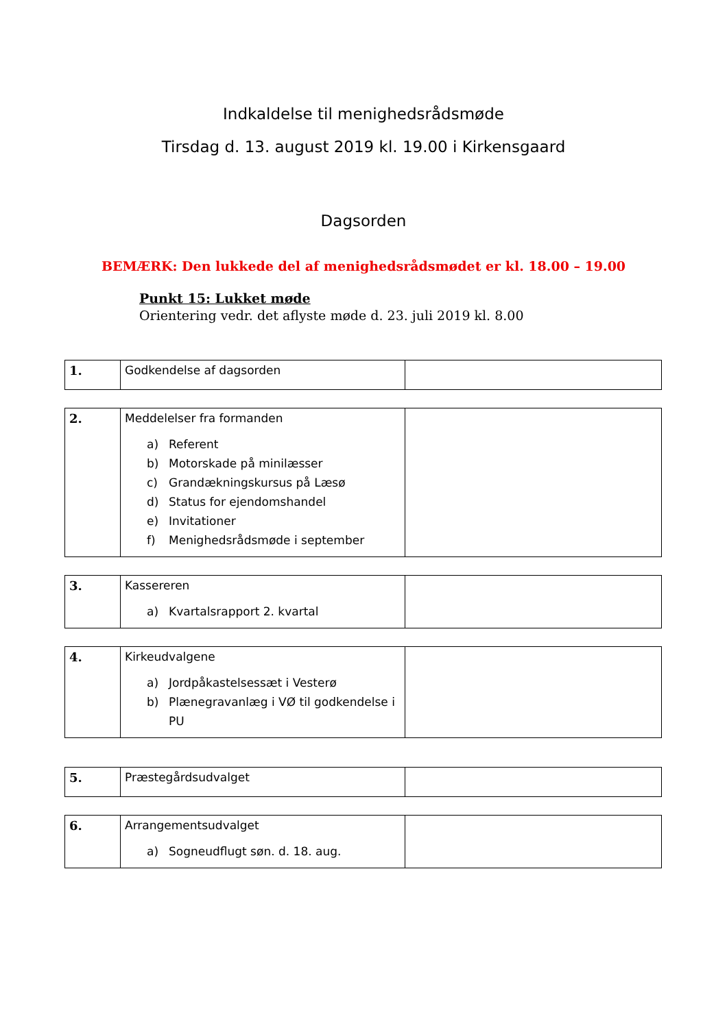Indkaldelse til menighedsrådsmøde
Tirsdag d. 13. august 2019 kl. 19.00 i Kirkensgaard
Dagsorden
BEMÆRK: Den lukkede del af menighedsrådsmødet er kl. 18.00 – 19.00
Punkt 15: Lukket møde
Orientering vedr. det aflyste møde d. 23. juli 2019 kl. 8.00
| 1. | Godkendelse af dagsorden | |
| 2. | Meddelelser fra formanden a) Referent b) Motorskade på minilæsser c) Grandækningskursus på Læsø d) Status for ejendomshandel e) Invitationer f) Menighedsrådsmøde i september | |
| 3. | Kassereren a) Kvartalsrapport 2. kvartal | |
| 4. | Kirkeudvalgene a) Jordpåkastelsessæt i Vesterø b) Plænegravanlæg i VØ til godkendelse i PU | |
| 5. | Præstegårdsudvalget | |
| 6. | Arrangementsudvalget a) Sogneudflugt søn. d. 18. aug. | |